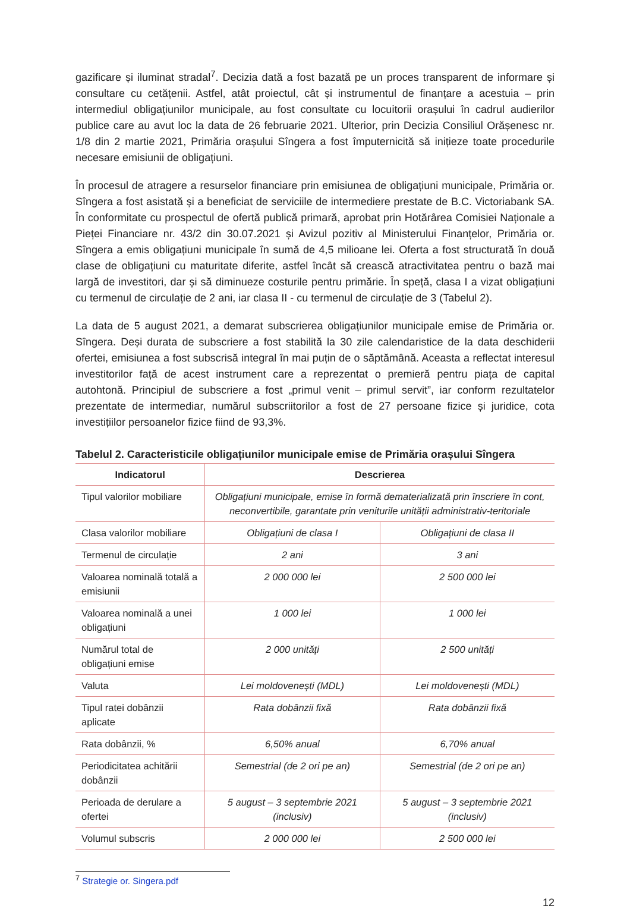gazificare și iluminat stradal<sup>7</sup>. Decizia dată a fost bazată pe un proces transparent de informare și consultare cu cetățenii. Astfel, atât proiectul, cât și instrumentul de finanțare a acestuia – prin intermediul obligațiunilor municipale, au fost consultate cu locuitorii orașului în cadrul audierilor publice care au avut loc la data de 26 februarie 2021. Ulterior, prin Decizia Consiliul Orășenesc nr. 1/8 din 2 martie 2021, Primăria orașului Sîngera a fost împuternicită să inițieze toate procedurile necesare emisiunii de obligațiuni.
În procesul de atragere a resurselor financiare prin emisiunea de obligațiuni municipale, Primăria or. Sîngera a fost asistată și a beneficiat de serviciile de intermediere prestate de B.C. Victoriabank SA. În conformitate cu prospectul de ofertă publică primară, aprobat prin Hotărârea Comisiei Naționale a Pieței Financiare nr. 43/2 din 30.07.2021 și Avizul pozitiv al Ministerului Finanțelor, Primăria or. Sîngera a emis obligațiuni municipale în sumă de 4,5 milioane lei. Oferta a fost structurată în două clase de obligațiuni cu maturitate diferite, astfel încât să crească atractivitatea pentru o bază mai largă de investitori, dar și să diminueze costurile pentru primărie. În speță, clasa I a vizat obligațiuni cu termenul de circulație de 2 ani, iar clasa II - cu termenul de circulație de 3 (Tabelul 2).
La data de 5 august 2021, a demarat subscrierea obligațiunilor municipale emise de Primăria or. Sîngera. Deși durata de subscriere a fost stabilită la 30 zile calendaristice de la data deschiderii ofertei, emisiunea a fost subscrisă integral în mai puțin de o săptămână. Aceasta a reflectat interesul investitorilor față de acest instrument care a reprezentat o premieră pentru piața de capital autohtonă. Principiul de subscriere a fost „primul venit – primul servit”, iar conform rezultatelor prezentate de intermediar, numărul subscriitorilor a fost de 27 persoane fizice și juridice, cota investițiilor persoanelor fizice fiind de 93,3%.
Tabelul 2. Caracteristicile obligațiunilor municipale emise de Primăria orașului Sîngera
| Indicatorul | Descrierea | |
| --- | --- | --- |
| Tipul valorilor mobiliare | Obligațiuni municipale, emise în formă dematerializată prin înscriere în cont, neconvertibile, garantate prin veniturile unității administrativ-teritoriale | |
| Clasa valorilor mobiliare | Obligațiuni de clasa I | Obligațiuni de clasa II |
| Termenul de circulație | 2 ani | 3 ani |
| Valoarea nominală totală a emisiunii | 2 000 000 lei | 2 500 000 lei |
| Valoarea nominală a unei obligațiuni | 1 000 lei | 1 000 lei |
| Numărul total de obligațiuni emise | 2 000 unități | 2 500 unități |
| Valuta | Lei moldovenești (MDL) | Lei moldovenești (MDL) |
| Tipul ratei dobânzii aplicate | Rata dobânzii fixă | Rata dobânzii fixă |
| Rata dobânzii, % | 6,50% anual | 6,70% anual |
| Periodicitatea achitării dobânzii | Semestrial (de 2 ori pe an) | Semestrial (de 2 ori pe an) |
| Perioada de derulare a ofertei | 5 august – 3 septembrie 2021 (inclusiv) | 5 august – 3 septembrie 2021 (inclusiv) |
| Volumul subscris | 2 000 000 lei | 2 500 000 lei |
<sup>7</sup> Strategie or. Singera.pdf
12